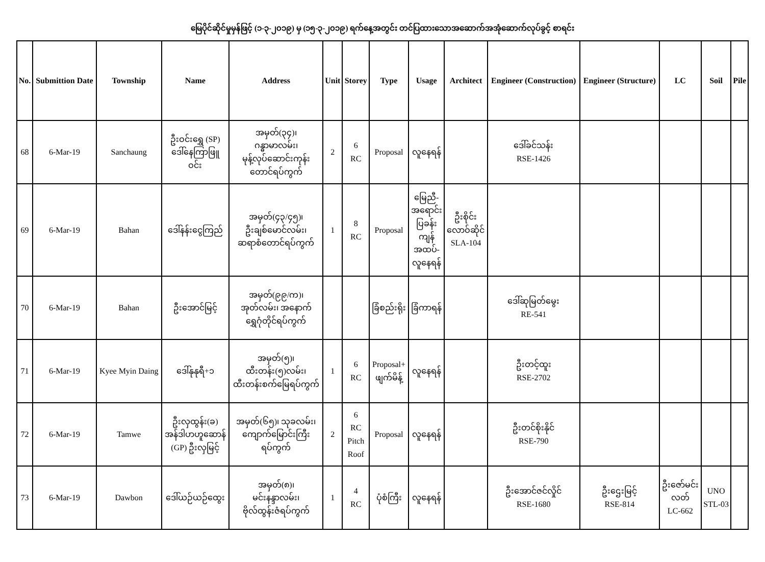မြေပိုင်ဆိုင်မှုမှန်ဖြင့် (၁-၃-၂၀၁၉) မှ (၁၅-၃-၂၀၁၉) ရက်နေ့အတွင်း တင်ပြထားသောအဆောက်အအုံဆောက်လုပ်ခွင့် စာရင်း
| No. | Submittion Date | Township | Name | Address | Unit | Storey | Type | Usage | Architect | Engineer (Construction) | Engineer (Structure) | LC | Soil | Pile |
| --- | --- | --- | --- | --- | --- | --- | --- | --- | --- | --- | --- | --- | --- | --- |
| 68 | 6-Mar-19 | Sanchaung | ဦးဝင်းရွှေ (SP) ဒေါ်နေကြာဖြူ ဝင်း | အမှတ်(၃၄)၊ ဂန္ဓာမာလမ်း၊ မုန့်လုပ်ဆောင်းကုန်း တောင်ရပ်ကွက် | 2 | 6 RC | Proposal | လူနေရန် | | ဒေါ်ခင်သန်း RSE-1426 | | | | |
| 69 | 6-Mar-19 | Bahan | ဒေါ်နန်းငွေကြည် | အမှတ်(၄၃/၄၅)၊ ဦးချစ်မောင်လမ်း၊ ဆရာစံတောင်ရပ်ကွက် | 1 | 8 RC | Proposal | မြေညီ- အရောင်း ပြခန်း ကျန် အထပ်- လူနေရန် | ဦးစိုင်း လောဝ်ဆိုင် SLA-104 | | | | | |
| 70 | 6-Mar-19 | Bahan | ဦးအောင်မြင့် | အမှတ်(၉၉/က)၊ အုတ်လမ်း၊ အနောက် ရွှေဂုံတိုင်ရပ်ကွက် | | | ခြံစည်းရိုး | ခြံကာရန် | | ဒေါ်ဆုမြတ်မွေး RE-541 | | | | |
| 71 | 6-Mar-19 | Kyee Myin Daing | ဒေါ်နုနုရီ+၁ | အမှတ်(၅)၊ ထီးတန်း(၅)လမ်း၊ ထီးတန်းစက်မြေရပ်ကွက် | 1 | 6 RC | Proposal+ ဖျက်မိန့် | လူနေရန် | | ဦးတင့်ထူး RSE-2702 | | | | |
| 72 | 6-Mar-19 | Tamwe | ဦးလှထွန်း(ခ) အန်ဒါပာဟူဆောန် (GP) ဦးလှမြင့် | အမှတ်(၆၅)၊ သုခလမ်း၊ ကျောက်မြောင်းကြီး ရပ်ကွက် | 2 | 6 RC Pitch Roof | Proposal | လူနေရန် | | ဦးတင်စိုးနိုင် RSE-790 | | | | |
| 73 | 6-Mar-19 | Dawbon | ဒေါ်ယဉ်ယဉ်ထွေး | အမှတ်(၈)၊ မင်းနန္ဒာလမ်း၊ ဗိုလ်ထွန်းဇံရပ်ကွက် | 1 | 4 RC | ပုံစံကြီး | လူနေရန် | | ဦးအောင်ဇင်လှိုင် RSE-1680 | ဦးဌေးမြင့် RSE-814 | ဦးဇော်မင်း လတ် LC-662 | UNO STL-03 | |